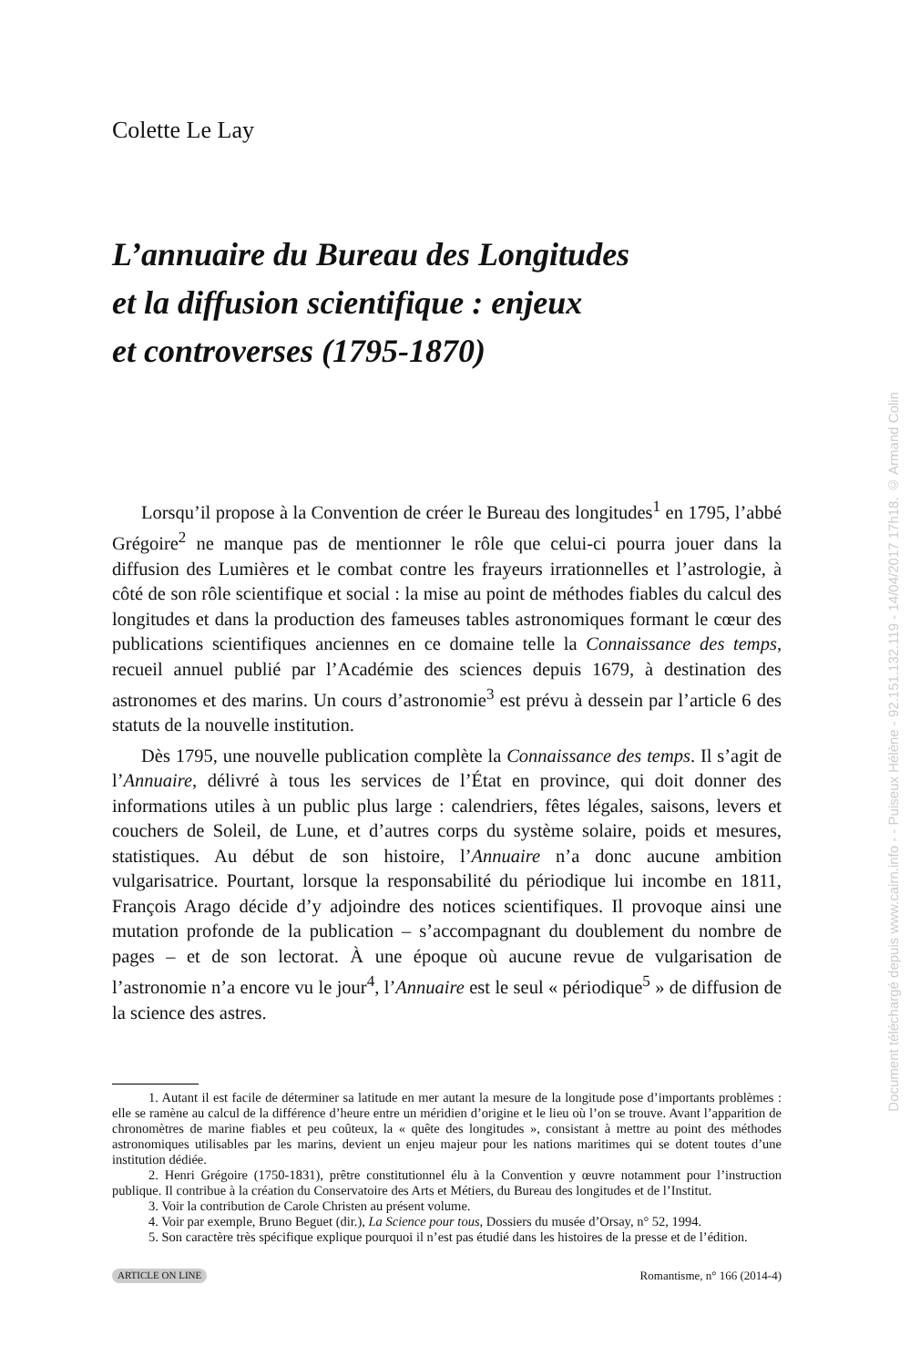Colette Le Lay
L’annuaire du Bureau des Longitudes
et la diffusion scientifique : enjeux
et controverses (1795-1870)
Lorsqu’il propose à la Convention de créer le Bureau des longitudes<sup>1</sup> en 1795, l’abbé Grégoire<sup>2</sup> ne manque pas de mentionner le rôle que celui-ci pourra jouer dans la diffusion des Lumières et le combat contre les frayeurs irrationnelles et l’astrologie, à côté de son rôle scientifique et social : la mise au point de méthodes fiables du calcul des longitudes et dans la production des fameuses tables astronomiques formant le cœur des publications scientifiques anciennes en ce domaine telle la Connaissance des temps, recueil annuel publié par l’Académie des sciences depuis 1679, à destination des astronomes et des marins. Un cours d’astronomie<sup>3</sup> est prévu à dessein par l’article 6 des statuts de la nouvelle institution.
Dès 1795, une nouvelle publication complète la Connaissance des temps. Il s’agit de l’Annuaire, délivré à tous les services de l’État en province, qui doit donner des informations utiles à un public plus large : calendriers, fêtes légales, saisons, levers et couchers de Soleil, de Lune, et d’autres corps du système solaire, poids et mesures, statistiques. Au début de son histoire, l’Annuaire n’a donc aucune ambition vulgarisatrice. Pourtant, lorsque la responsabilité du périodique lui incombe en 1811, François Arago décide d’y adjoindre des notices scientifiques. Il provoque ainsi une mutation profonde de la publication – s’accompagnant du doublement du nombre de pages – et de son lectorat. À une époque où aucune revue de vulgarisation de l’astronomie n’a encore vu le jour<sup>4</sup>, l’Annuaire est le seul « périodique<sup>5</sup> » de diffusion de la science des astres.
1. Autant il est facile de déterminer sa latitude en mer autant la mesure de la longitude pose d’importants problèmes : elle se ramène au calcul de la différence d’heure entre un méridien d’origine et le lieu où l’on se trouve. Avant l’apparition de chronomètres de marine fiables et peu coûteux, la « quête des longitudes », consistant à mettre au point des méthodes astronomiques utilisables par les marins, devient un enjeu majeur pour les nations maritimes qui se dotent toutes d’une institution dédiée.
2. Henri Grégoire (1750-1831), prêtre constitutionnel élu à la Convention y œuvre notamment pour l’instruction publique. Il contribue à la création du Conservatoire des Arts et Métiers, du Bureau des longitudes et de l’Institut.
3. Voir la contribution de Carole Christen au présent volume.
4. Voir par exemple, Bruno Beguet (dir.), La Science pour tous, Dossiers du musée d’Orsay, n° 52, 1994.
5. Son caractère très spécifique explique pourquoi il n’est pas étudié dans les histoires de la presse et de l’édition.
ARTICLE ON LINE Romantisme, n° 166 (2014-4)
Document téléchargé depuis www.cairn.info - - Puiseux Hélène - 92.151.132.119 - 14/04/2017 17h18. © Armand Colin